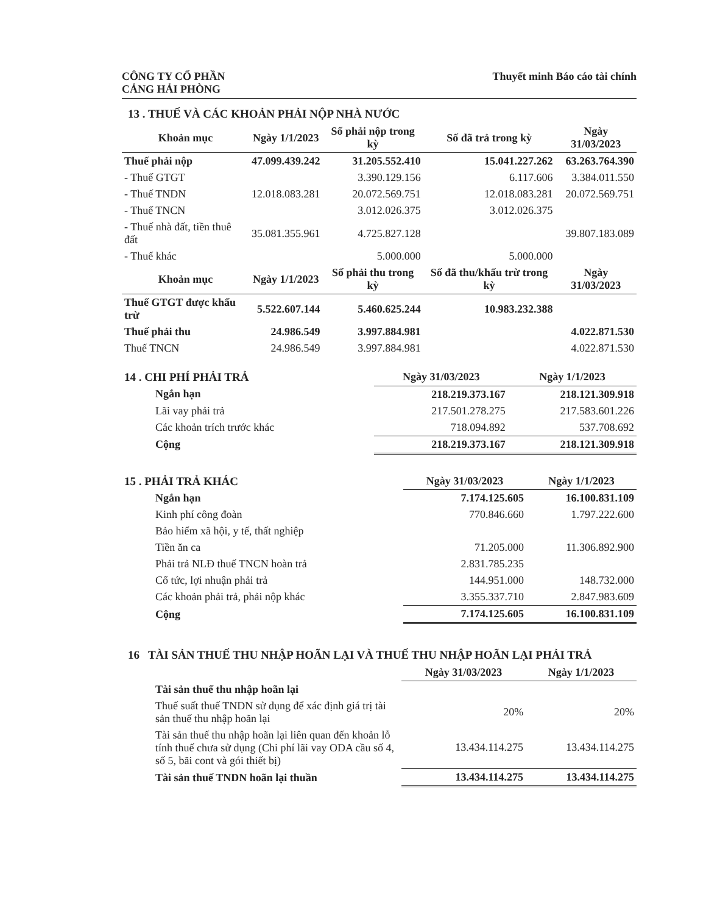CÔNG TY CỔ PHẦN
CẢNG HẢI PHÒNG
Thuyết minh Báo cáo tài chính
13 . THUẾ VÀ CÁC KHOẢN PHẢI NỘP NHÀ NƯỚC
| Khoản mục | Ngày 1/1/2023 | Số phải nộp trong kỳ | Số đã trả trong kỳ | Ngày 31/03/2023 |
| --- | --- | --- | --- | --- |
| Thuế phải nộp | 47.099.439.242 | 31.205.552.410 | 15.041.227.262 | 63.263.764.390 |
| - Thuế GTGT | | 3.390.129.156 | 6.117.606 | 3.384.011.550 |
| - Thuế TNDN | 12.018.083.281 | 20.072.569.751 | 12.018.083.281 | 20.072.569.751 |
| - Thuế TNCN | | 3.012.026.375 | 3.012.026.375 | |
| - Thuế nhà đất, tiền thuê đất | 35.081.355.961 | 4.725.827.128 | | 39.807.183.089 |
| - Thuế khác | | 5.000.000 | 5.000.000 | |
| Khoản mục | Ngày 1/1/2023 | Số phải thu trong kỳ | Số đã thu/khấu trừ trong kỳ | Ngày 31/03/2023 |
| Thuế GTGT được khấu trừ | 5.522.607.144 | 5.460.625.244 | 10.983.232.388 | |
| Thuế phải thu | 24.986.549 | 3.997.884.981 | | 4.022.871.530 |
| Thuế TNCN | 24.986.549 | 3.997.884.981 | | 4.022.871.530 |
| 14 . CHI PHÍ PHẢI TRẢ | Ngày 31/03/2023 | Ngày 1/1/2023 |
| Ngắn hạn | 218.219.373.167 | 218.121.309.918 |
| Lãi vay phải trả | 217.501.278.275 | 217.583.601.226 |
| Các khoản trích trước khác | 718.094.892 | 537.708.692 |
| Cộng | 218.219.373.167 | 218.121.309.918 |
| 15 . PHẢI TRẢ KHÁC | Ngày 31/03/2023 | Ngày 1/1/2023 |
| Ngắn hạn | 7.174.125.605 | 16.100.831.109 |
| Kinh phí công đoàn | 770.846.660 | 1.797.222.600 |
| Bảo hiểm xã hội, y tế, thất nghiệp | | |
| Tiền ăn ca | 71.205.000 | 11.306.892.900 |
| Phải trả NLĐ thuế TNCN hoàn trả | 2.831.785.235 | |
| Cổ tức, lợi nhuận phải trả | 144.951.000 | 148.732.000 |
| Các khoản phải trả, phải nộp khác | 3.355.337.710 | 2.847.983.609 |
| Cộng | 7.174.125.605 | 16.100.831.109 |
16 TÀI SẢN THUẾ THU NHẬP HOÃN LẠI VÀ THUẾ THU NHẬP HOÃN LẠI PHẢI TRẢ
| | Ngày 31/03/2023 | Ngày 1/1/2023 |
| Tài sản thuế thu nhập hoãn lại | | |
| Thuế suất thuế TNDN sử dụng để xác định giá trị tài sản thuế thu nhập hoãn lại | 20% | 20% |
| Tài sản thuế thu nhập hoãn lại liên quan đến khoản lỗ tính thuế chưa sử dụng (Chi phí lãi vay ODA cầu số 4, số 5, bãi cont và gói thiết bị) | 13.434.114.275 | 13.434.114.275 |
| Tài sản thuế TNDN hoãn lại thuần | 13.434.114.275 | 13.434.114.275 |